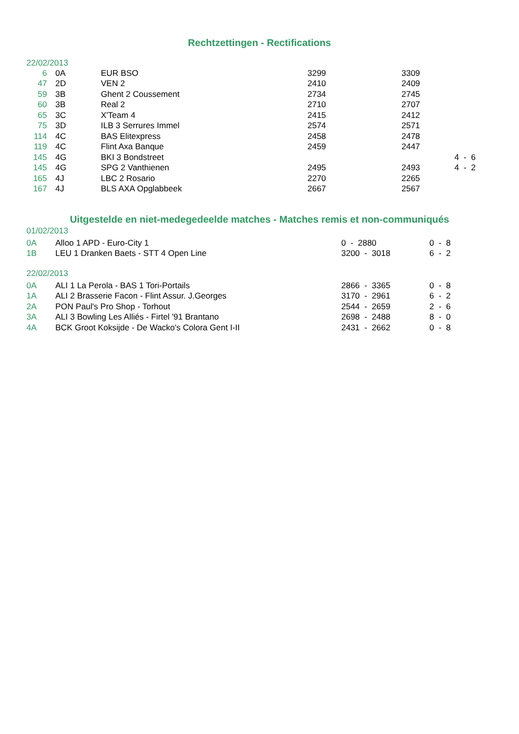Rechtzettingen - Rectifications
22/02/2013
| 6 | | 0A | EUR BSO | 3299 | 3309 | |
| 47 | | 2D | VEN 2 | 2410 | 2409 | |
| 59 | | 3B | Ghent 2 Coussement | 2734 | 2745 | |
| 60 | | 3B | Real 2 | 2710 | 2707 | |
| 65 | | 3C | X'Team 4 | 2415 | 2412 | |
| 75 | | 3D | ILB 3 Serrures Immel | 2574 | 2571 | |
| 114 | | 4C | BAS Elitexpress | 2458 | 2478 | |
| 119 | | 4C | Flint Axa Banque | 2459 | 2447 | |
| 145 | | 4G | BKI 3 Bondstreet | | | 4 - 6 |
| 145 | | 4G | SPG 2 Vanthienen | 2495 | 2493 | 4 - 2 |
| 165 | | 4J | LBC 2 Rosario | 2270 | 2265 | |
| 167 | | 4J | BLS AXA Opglabbeek | 2667 | 2567 | |
Uitgestelde en niet-medegedeelde matches - Matches remis et non-communiqués
01/02/2013
| 0A | Alloo 1 APD - Euro-City 1 | 0 - 2880 | 0 - 8 |
| 1B | LEU 1 Dranken Baets - STT 4 Open Line | 3200 - 3018 | 6 - 2 |
22/02/2013
| 0A | ALI 1 La Perola - BAS 1 Tori-Portails | 2866 - 3365 | 0 - 8 |
| 1A | ALI 2 Brasserie Facon - Flint Assur. J.Georges | 3170 - 2961 | 6 - 2 |
| 2A | PON Paul's Pro Shop - Torhout | 2544 - 2659 | 2 - 6 |
| 3A | ALI 3 Bowling Les Alliés - Firtel '91 Brantano | 2698 - 2488 | 8 - 0 |
| 4A | BCK Groot Koksijde - De Wacko's Colora Gent I-II | 2431 - 2662 | 0 - 8 |